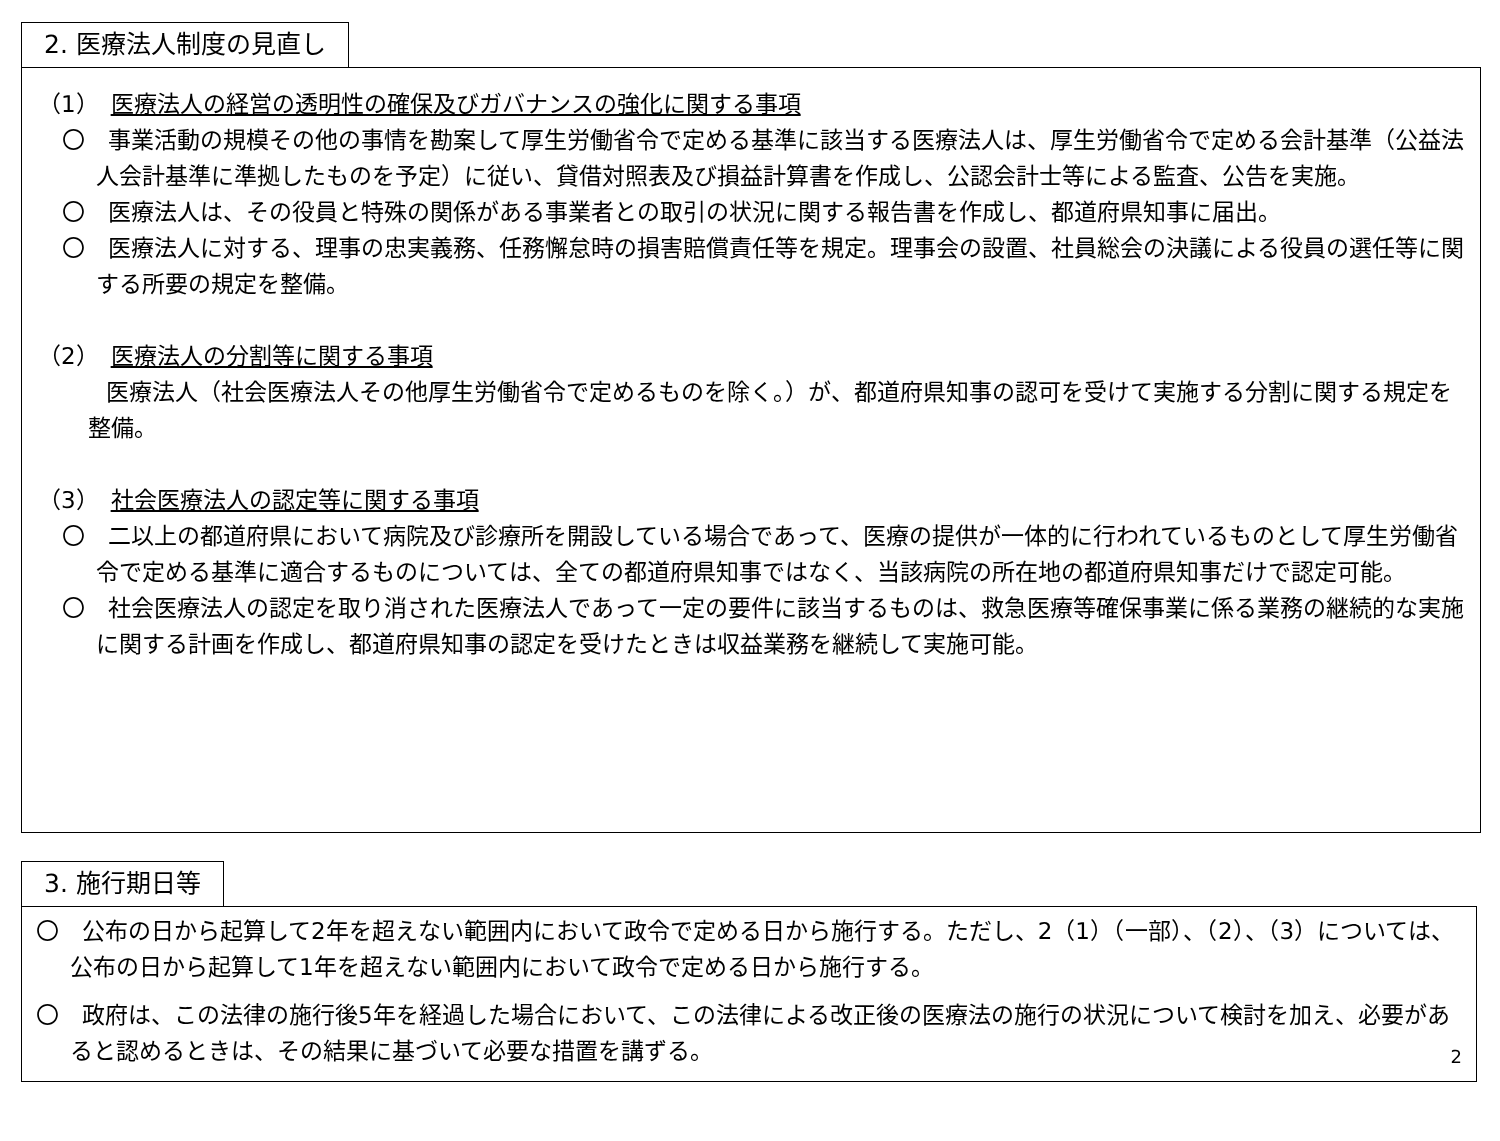2. 医療法人制度の見直し
（1） 医療法人の経営の透明性の確保及びガバナンスの強化に関する事項
〇　事業活動の規模その他の事情を勘案して厚生労働省令で定める基準に該当する医療法人は、厚生労働省令で定める会計基準（公益法人会計基準に準拠したものを予定）に従い、貸借対照表及び損益計算書を作成し、公認会計士等による監査、公告を実施。
〇　医療法人は、その役員と特殊の関係がある事業者との取引の状況に関する報告書を作成し、都道府県知事に届出。
〇　医療法人に対する、理事の忠実義務、任務懈怠時の損害賠償責任等を規定。理事会の設置、社員総会の決議による役員の選任等に関する所要の規定を整備。
（2） 医療法人の分割等に関する事項
医療法人（社会医療法人その他厚生労働省令で定めるものを除く。）が、都道府県知事の認可を受けて実施する分割に関する規定を整備。
（3） 社会医療法人の認定等に関する事項
〇　二以上の都道府県において病院及び診療所を開設している場合であって、医療の提供が一体的に行われているものとして厚生労働省令で定める基準に適合するものについては、全ての都道府県知事ではなく、当該病院の所在地の都道府県知事だけで認定可能。
〇　社会医療法人の認定を取り消された医療法人であって一定の要件に該当するものは、救急医療等確保事業に係る業務の継続的な実施に関する計画を作成し、都道府県知事の認定を受けたときは収益業務を継続して実施可能。
3. 施行期日等
〇　公布の日から起算して2年を超えない範囲内において政令で定める日から施行する。ただし、2（1）（一部）、（2）、（3）については、公布の日から起算して1年を超えない範囲内において政令で定める日から施行する。
〇　政府は、この法律の施行後5年を経過した場合において、この法律による改正後の医療法の施行の状況について検討を加え、必要があると認めるときは、その結果に基づいて必要な措置を講ずる。
2